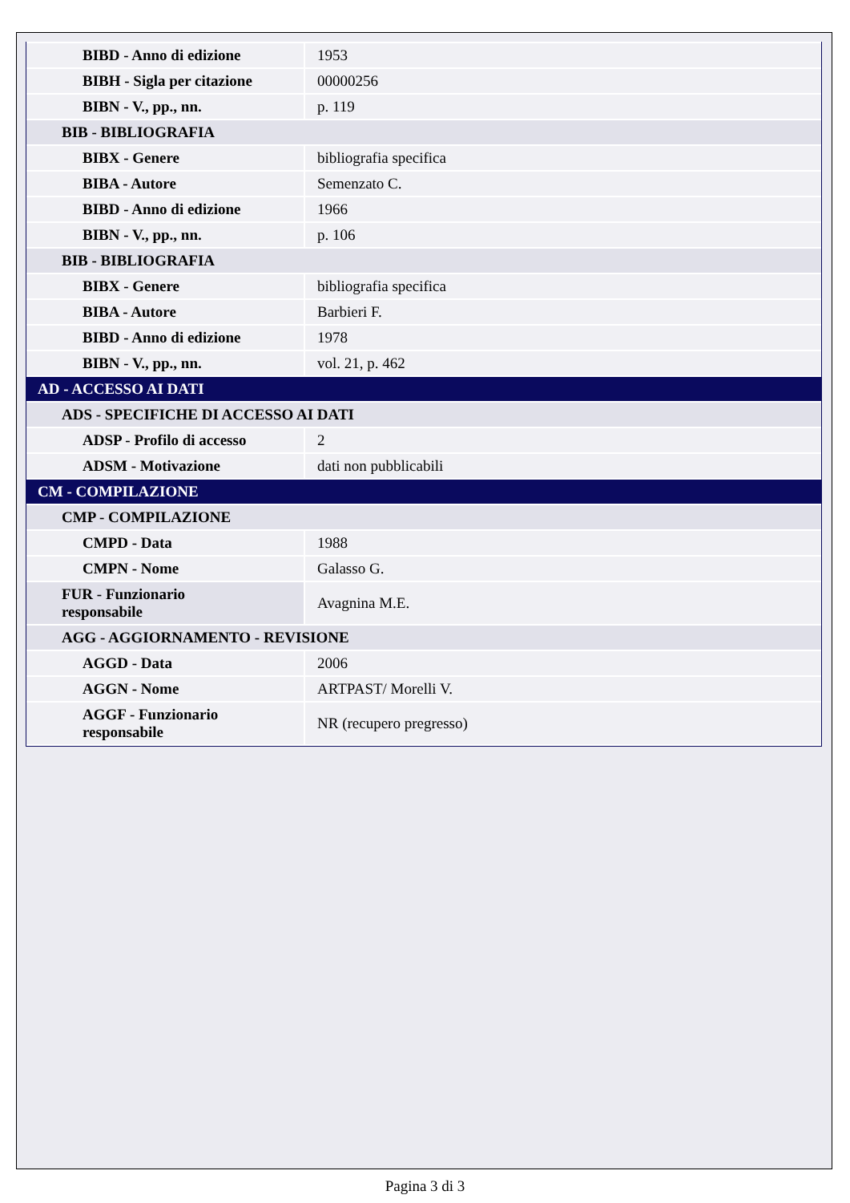| BIBD - Anno di edizione | 1953 |
| BIBH - Sigla per citazione | 00000256 |
| BIBN - V., pp., nn. | p. 119 |
| BIB - BIBLIOGRAFIA | |
| BIBX - Genere | bibliografia specifica |
| BIBA - Autore | Semenzato C. |
| BIBD - Anno di edizione | 1966 |
| BIBN - V., pp., nn. | p. 106 |
| BIB - BIBLIOGRAFIA | |
| BIBX - Genere | bibliografia specifica |
| BIBA - Autore | Barbieri F. |
| BIBD - Anno di edizione | 1978 |
| BIBN - V., pp., nn. | vol. 21, p. 462 |
| AD - ACCESSO AI DATI | |
| ADS - SPECIFICHE DI ACCESSO AI DATI | |
| ADSP - Profilo di accesso | 2 |
| ADSM - Motivazione | dati non pubblicabili |
| CM - COMPILAZIONE | |
| CMP - COMPILAZIONE | |
| CMPD - Data | 1988 |
| CMPN - Nome | Galasso G. |
| FUR - Funzionario responsabile | Avagnina M.E. |
| AGG - AGGIORNAMENTO - REVISIONE | |
| AGGD - Data | 2006 |
| AGGN - Nome | ARTPAST/ Morelli V. |
| AGGF - Funzionario responsabile | NR (recupero pregresso) |
Pagina 3 di 3